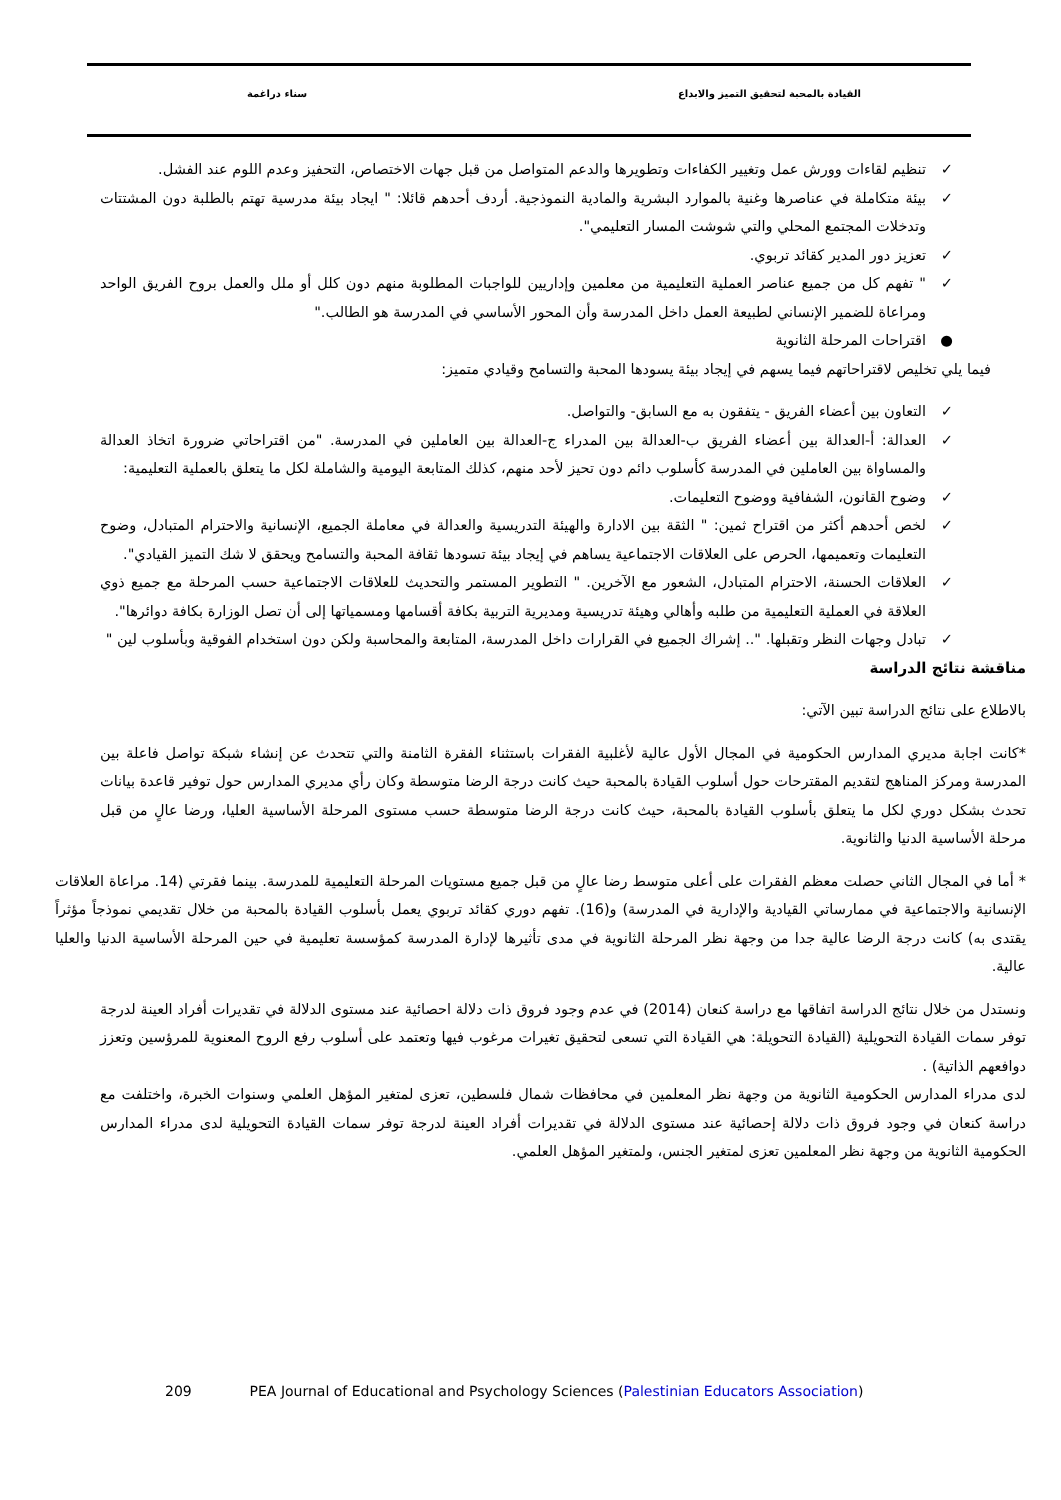القيادة بالمحبة لتحقيق التميز والابداع سناء دراغمة
✓ تنظيم لقاءات وورش عمل وتغيير الكفاءات وتطويرها والدعم المتواصل من قبل جهات الاختصاص، التحفيز وعدم اللوم عند الفشل.
✓ بيئة متكاملة في عناصرها وغنية بالموارد البشرية والمادية النموذجية. أردف أحدهم قائلا: " ايجاد بيئة مدرسية تهتم بالطلبة دون المشتتات وتدخلات المجتمع المحلي والتي شوشت المسار التعليمي".
✓ تعزيز دور المدير كقائد تربوي.
✓ " تفهم كل من جميع عناصر العملية التعليمية من معلمين وإداريين للواجبات المطلوبة منهم دون كلل أو ملل والعمل بروح الفريق الواحد ومراعاة للضمير الإنساني لطبيعة العمل داخل المدرسة وأن المحور الأساسي في المدرسة هو الطالب."
● اقتراحات المرحلة الثانوية
فيما يلي تخليص لاقتراحاتهم فيما يسهم في إيجاد بيئة يسودها المحبة والتسامح وقيادي متميز:
✓ التعاون بين أعضاء الفريق - يتفقون به مع السابق- والتواصل.
✓ العدالة: أ-العدالة بين أعضاء الفريق ب-العدالة بين المدراء ج-العدالة بين العاملين في المدرسة. "من اقتراحاتي ضرورة اتخاذ العدالة والمساواة بين العاملين في المدرسة كأسلوب دائم دون تحيز لأحد منهم، كذلك المتابعة اليومية والشاملة لكل ما يتعلق بالعملية التعليمية:
✓ وضوح القانون، الشفافية ووضوح التعليمات.
✓ لخص أحدهم أكثر من اقتراح ثمين: " الثقة بين الادارة والهيئة التدريسية والعدالة في معاملة الجميع، الإنسانية والاحترام المتبادل، وضوح التعليمات وتعميمها، الحرص على العلاقات الاجتماعية يساهم في إيجاد بيئة تسودها ثقافة المحبة والتسامح ويحقق لا شك التميز القيادي".
✓ العلاقات الحسنة، الاحترام المتبادل، الشعور مع الآخرين. " التطوير المستمر والتحديث للعلاقات الاجتماعية حسب المرحلة مع جميع ذوي العلاقة في العملية التعليمية من طلبه وأهالي وهيئة تدريسية ومديرية التربية بكافة أقسامها ومسمياتها إلى أن تصل الوزارة بكافة دوائرها".
✓ تبادل وجهات النظر وتقبلها. ".. إشراك الجميع في القرارات داخل المدرسة، المتابعة والمحاسبة ولكن دون استخدام الفوقية وبأسلوب لين "
مناقشة نتائج الدراسة
بالاطلاع على نتائج الدراسة تبين الآتي:
*كانت اجابة مديري المدارس الحكومية في المجال الأول عالية لأغلبية الفقرات باستثناء الفقرة الثامنة والتي تتحدث عن إنشاء شبكة تواصل فاعلة بين المدرسة ومركز المناهج لتقديم المقترحات حول أسلوب القيادة بالمحبة حيث كانت درجة الرضا متوسطة وكان رأي مديري المدارس حول توفير قاعدة بيانات تحدث بشكل دوري لكل ما يتعلق بأسلوب القيادة بالمحبة، حيث كانت درجة الرضا متوسطة حسب مستوى المرحلة الأساسية العليا، ورضا عالٍ من قبل مرحلة الأساسية الدنيا والثانوية.
* أما في المجال الثاني حصلت معظم الفقرات على أعلى متوسط رضا عالٍ من قبل جميع مستويات المرحلة التعليمية للمدرسة. بينما فقرتي (14. مراعاة العلاقات الإنسانية والاجتماعية في ممارساتي القيادية والإدارية في المدرسة) و(16). تفهم دوري كقائد تربوي يعمل بأسلوب القيادة بالمحبة من خلال تقديمي نموذجاً مؤثراً يقتدى به) كانت درجة الرضا عالية جدا من وجهة نظر المرحلة الثانوية في مدى تأثيرها لإدارة المدرسة كمؤسسة تعليمية في حين المرحلة الأساسية الدنيا والعليا عالية.
ونستدل من خلال نتائج الدراسة اتفاقها مع دراسة كنعان (2014) في عدم وجود فروق ذات دلالة احصائية عند مستوى الدلالة في تقديرات أفراد العينة لدرجة توفر سمات القيادة التحويلية (القيادة التحويلة: هي القيادة التي تسعى لتحقيق تغيرات مرغوب فيها وتعتمد على أسلوب رفع الروح المعنوية للمرؤسين وتعزز دوافعهم الذاتية) .
لدى مدراء المدارس الحكومية الثانوية من وجهة نظر المعلمين في محافظات شمال فلسطين، تعزى لمتغير المؤهل العلمي وسنوات الخبرة، واختلفت مع دراسة كنعان في وجود فروق ذات دلالة إحصائية عند مستوى الدلالة في تقديرات أفراد العينة لدرجة توفر سمات القيادة التحويلية لدى مدراء المدارس الحكومية الثانوية من وجهة نظر المعلمين تعزى لمتغير الجنس، ولمتغير المؤهل العلمي.
209 PEA Journal of Educational and Psychology Sciences (Palestinian Educators Association)